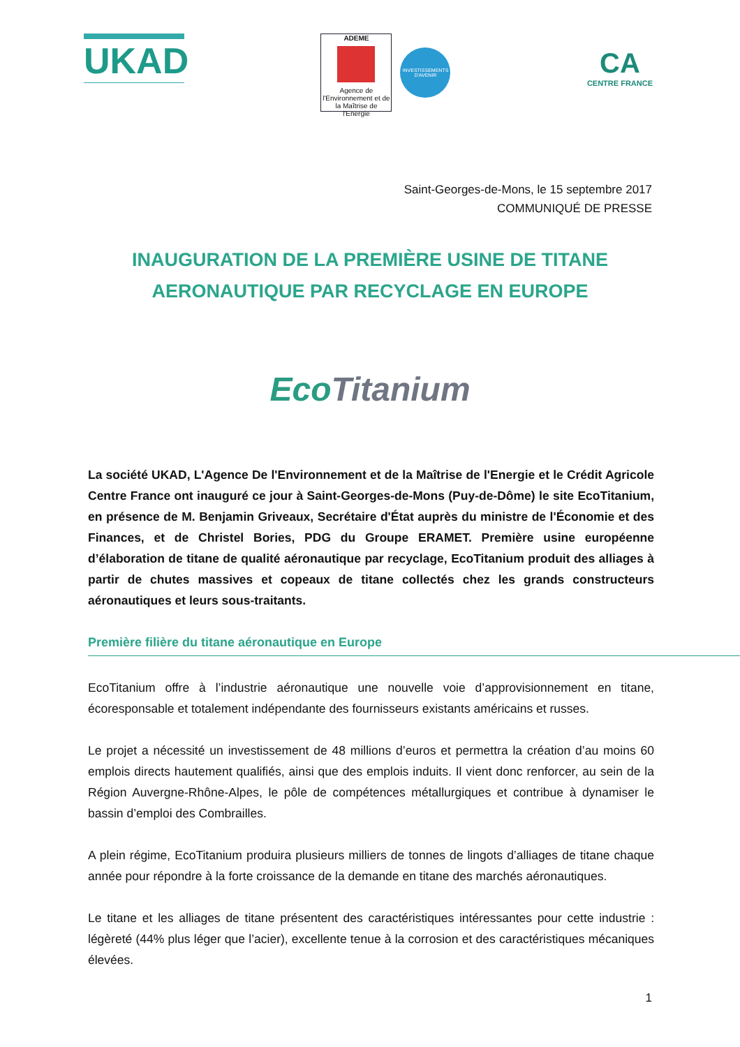UKAD
ADEME
Agence de l'Environnement et de la Maîtrise de l'Energie
INVESTISSEMENTS D'AVENIR
CA
CENTRE FRANCE
Saint-Georges-de-Mons, le 15 septembre 2017
COMMUNIQUÉ DE PRESSE
INAUGURATION DE LA PREMIÈRE USINE DE TITANE
AERONAUTIQUE PAR RECYCLAGE EN EUROPE
EcoTitanium
La société UKAD, L'Agence De l'Environnement et de la Maîtrise de l'Energie et le Crédit Agricole Centre France ont inauguré ce jour à Saint-Georges-de-Mons (Puy-de-Dôme) le site EcoTitanium, en présence de M. Benjamin Griveaux, Secrétaire d'État auprès du ministre de l'Économie et des Finances, et de Christel Bories, PDG du Groupe ERAMET. Première usine européenne d’élaboration de titane de qualité aéronautique par recyclage, EcoTitanium produit des alliages à partir de chutes massives et copeaux de titane collectés chez les grands constructeurs aéronautiques et leurs sous-traitants.
Première filière du titane aéronautique en Europe
EcoTitanium offre à l’industrie aéronautique une nouvelle voie d’approvisionnement en titane, écoresponsable et totalement indépendante des fournisseurs existants américains et russes.
Le projet a nécessité un investissement de 48 millions d’euros et permettra la création d’au moins 60 emplois directs hautement qualifiés, ainsi que des emplois induits. Il vient donc renforcer, au sein de la Région Auvergne-Rhône-Alpes, le pôle de compétences métallurgiques et contribue à dynamiser le bassin d’emploi des Combrailles.
A plein régime, EcoTitanium produira plusieurs milliers de tonnes de lingots d’alliages de titane chaque année pour répondre à la forte croissance de la demande en titane des marchés aéronautiques.
Le titane et les alliages de titane présentent des caractéristiques intéressantes pour cette industrie : légèreté (44% plus léger que l’acier), excellente tenue à la corrosion et des caractéristiques mécaniques élevées.
1